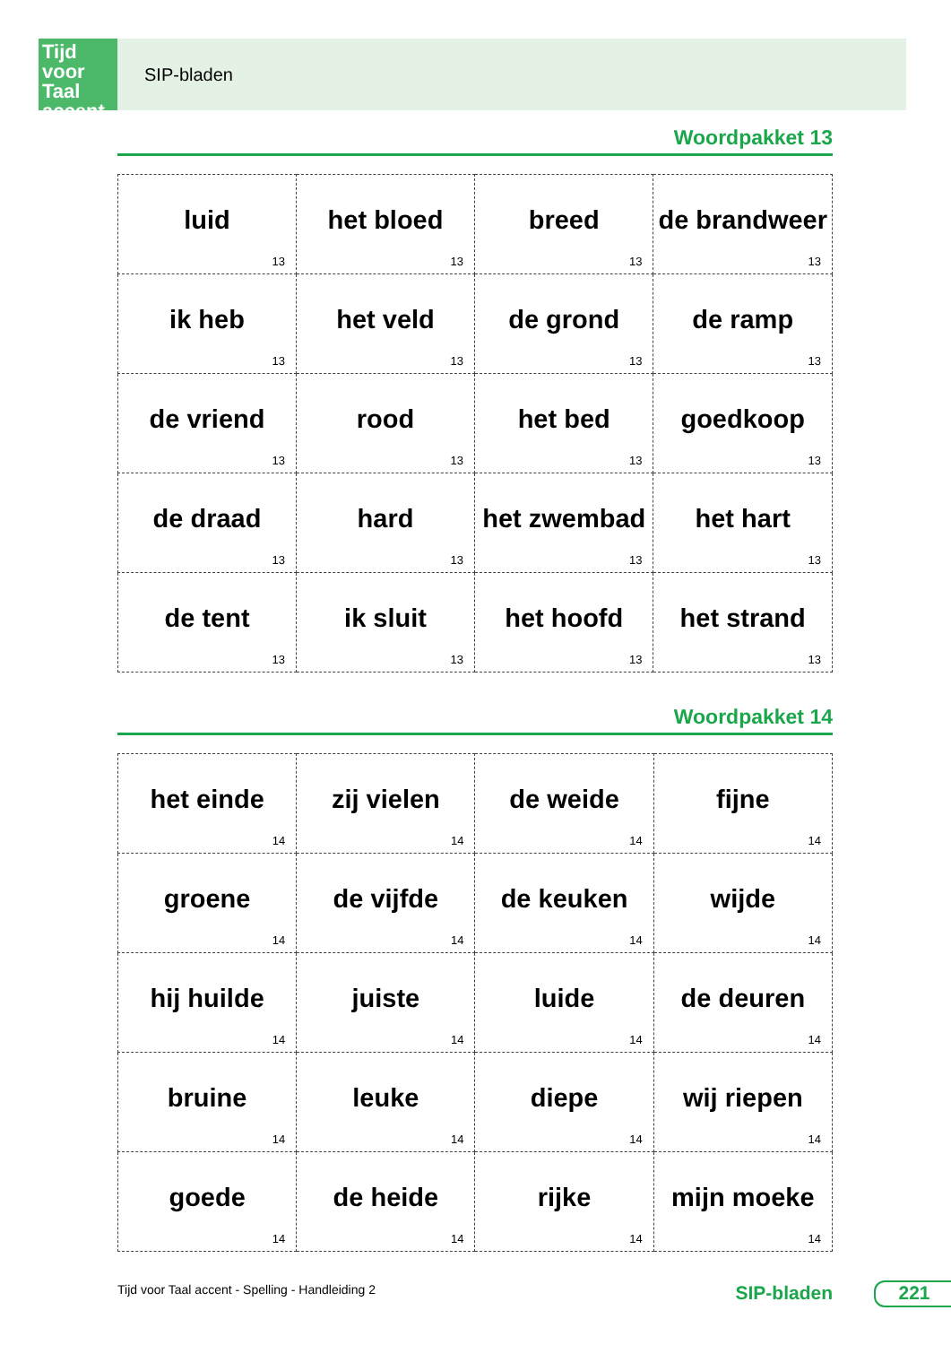Tijd voor Taal accent
SIP-bladen
Woordpakket 13
| luid 13 | het bloed 13 | breed 13 | de brandweer 13 |
| ik heb 13 | het veld 13 | de grond 13 | de ramp 13 |
| de vriend 13 | rood 13 | het bed 13 | goedkoop 13 |
| de draad 13 | hard 13 | het zwembad 13 | het hart 13 |
| de tent 13 | ik sluit 13 | het hoofd 13 | het strand 13 |
Woordpakket 14
| het einde 14 | zij vielen 14 | de weide 14 | fijne 14 |
| groene 14 | de vijfde 14 | de keuken 14 | wijde 14 |
| hij huilde 14 | juiste 14 | luide 14 | de deuren 14 |
| bruine 14 | leuke 14 | diepe 14 | wij riepen 14 |
| goede 14 | de heide 14 | rijke 14 | mijn moeke 14 |
Tijd voor Taal accent - Spelling - Handleiding 2 SIP-bladen 221